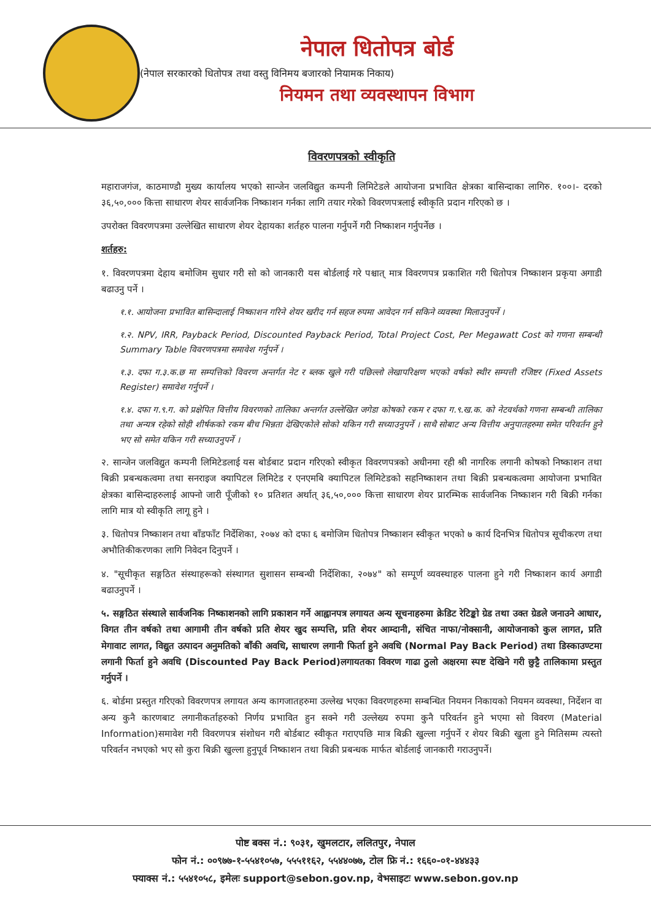नेपाल धितोपत्र बोर्ड
(नेपाल सरकारको धितोपत्र तथा वस्तु विनिमय बजारको नियामक निकाय)
नियमन तथा व्यवस्थापन विभाग
विवरणपत्रको स्वीकृति
महाराजगंज, काठमाण्डौ मुख्य कार्यालय भएको सान्जेन जलविद्युत कम्पनी लिमिटेडले आयोजना प्रभावित क्षेत्रका बासिन्दाका लागिरु. १००।- दरको ३६,५०,००० कित्ता साधारण शेयर सार्वजनिक निष्काशन गर्नका लागि तयार गरेको विवरणपत्रलाई स्वीकृति प्रदान गरिएको छ ।
उपरोक्त विवरणपत्रमा उल्लेखित साधारण शेयर देहायका शर्तहरु पालना गर्नुपर्ने गरी निष्काशन गर्नुपर्नेछ ।
शर्तहरु:
१. विवरणपत्रमा देहाय बमोजिम सुधार गरी सो को जानकारी यस बोर्डलाई गरे पश्चात् मात्र विवरणपत्र प्रकाशित गरी धितोपत्र निष्काशन प्रकृया अगाडी बढाउनु पर्ने ।
१.१. आयोजना प्रभावित बासिन्दालाई निष्काशन गरिने शेयर खरीद गर्न सहज रुपमा आवेदन गर्न सकिने व्यवस्था मिलाउनुपर्ने ।
१.२. NPV, IRR, Payback Period, Discounted Payback Period, Total Project Cost, Per Megawatt Cost को गणना सम्बन्धी Summary Table विवरणपत्रमा समावेश गर्नुपर्ने ।
१.३. दफा ग.३.क.छ मा सम्पत्तिको विवरण अन्तर्गत नेट र ब्लक खुले गरी पछिल्लो लेखापरिक्षण भएको वर्षको स्थीर सम्पत्ती रजिष्टर (Fixed Assets Register) समावेश गर्नुपर्ने ।
१.४. दफा ग.९.ग. को प्रक्षेपित वित्तीय विवरणको तालिका अन्तर्गत उल्लेखित जगेडा कोषको रकम र दफा ग.९.ख.क. को नेटवर्थको गणना सम्बन्धी तालिका तथा अन्यत्र रहेको सोही शीर्षकको रकम बीच भिन्नता देखिएकोले सोको यकिन गरी सच्याउनुपर्ने । साथै सोबाट अन्य वित्तीय अनुपातहरुमा समेत परिवर्तन हुने भए सो समेत यकिन गरी सच्याउनुपर्ने ।
२. सान्जेन जलविद्युत कम्पनी लिमिटेडलाई यस बोर्डबाट प्रदान गरिएको स्वीकृत विवरणपत्रको अधीनमा रही श्री नागरिक लगानी कोषको निष्काशन तथा बिक्री प्रबन्धकत्वमा तथा सनराइज क्यापिटल लिमिटेड र एनएमबि क्यापिटल लिमिटेडको सहनिष्काशन तथा बिक्री प्रबन्धकत्वमा आयोजना प्रभावित क्षेत्रका बासिन्दाहरुलाई आफ्नो जारी पूँजीको १० प्रतिशत अर्थात् ३६,५०,००० कित्ता साधारण शेयर प्रारम्भिक सार्वजनिक निष्काशन गरी बिक्री गर्नका लागि मात्र यो स्वीकृति लागू हुने ।
३. धितोपत्र निष्काशन तथा बाँडफाँट निर्देशिका, २०७४ को दफा ६ बमोजिम धितोपत्र निष्काशन स्वीकृत भएको ७ कार्य दिनभित्र धितोपत्र सूचीकरण तथा अभौतिकीकरणका लागि निवेदन दिनुपर्ने ।
४. "सूचीकृत सङ्गठित संस्थाहरूको संस्थागत सुशासन सम्बन्धी निर्देशिका, २०७४" को सम्पूर्ण व्यवस्थाहरु पालना हुने गरी निष्काशन कार्य अगाडी बढाउनुपर्ने ।
५. सङ्गठित संस्थाले सार्वजनिक निष्काशनको लागि प्रकाशन गर्ने आह्वानपत्र लगायत अन्य सूचनाहरुमा क्रेडिट रेटिङ्को ग्रेड तथा उक्त ग्रेडले जनाउने आधार, विगत तीन वर्षको तथा आगामी तीन वर्षको प्रति शेयर खुद सम्पत्ति, प्रति शेयर आम्दानी, संचित नाफा/नोक्सानी, आयोजनाको कुल लागत, प्रति मेगावाट लागत, विद्युत उत्पादन अनुमतिको बाँकी अवधि, साधारण लगानी फिर्ता हुने अवधि (Normal Pay Back Period) तथा डिस्काउण्टमा लगानी फिर्ता हुने अवधि (Discounted Pay Back Period)लगायतका विवरण गाढा ठुलो अक्षरमा स्पष्ट देखिने गरी छुट्टै तालिकामा प्रस्तुत गर्नुपर्ने ।
६. बोर्डमा प्रस्तुत गरिएको विवरणपत्र लगायत अन्य कागजातहरुमा उल्लेख भएका विवरणहरुमा सम्बन्धित नियमन निकायको नियमन व्यवस्था, निर्देशन वा अन्य कुनै कारणबाट लगानीकर्ताहरुको निर्णय प्रभावित हुन सक्ने गरी उल्लेख्य रुपमा कुनै परिवर्तन हुने भएमा सो विवरण (Material Information)समावेश गरी विवरणपत्र संशोधन गरी बोर्डबाट स्वीकृत गराएपछि मात्र बिक्री खुल्ला गर्नुपर्ने र शेयर बिक्री खुला हुने मितिसम्म त्यस्तो परिवर्तन नभएको भए सो कुरा बिक्री खुल्ला हुनुपूर्व निष्काशन तथा बिक्री प्रबन्धक मार्फत बोर्डलाई जानकारी गराउनुपर्ने।
पोष्ट बक्स नं.: ९०३१, खुमलटार, ललितपुर, नेपाल
फोन नं.: ००९७७-१-५५४१०५७, ५५५११६२, ५५४४०७७, टोल फ्रि नं.: १६६०-०१-४४४३३
फ्याक्स नं.: ५५४१०५८, इमेलः support@sebon.gov.np, वेभसाइटः www.sebon.gov.np